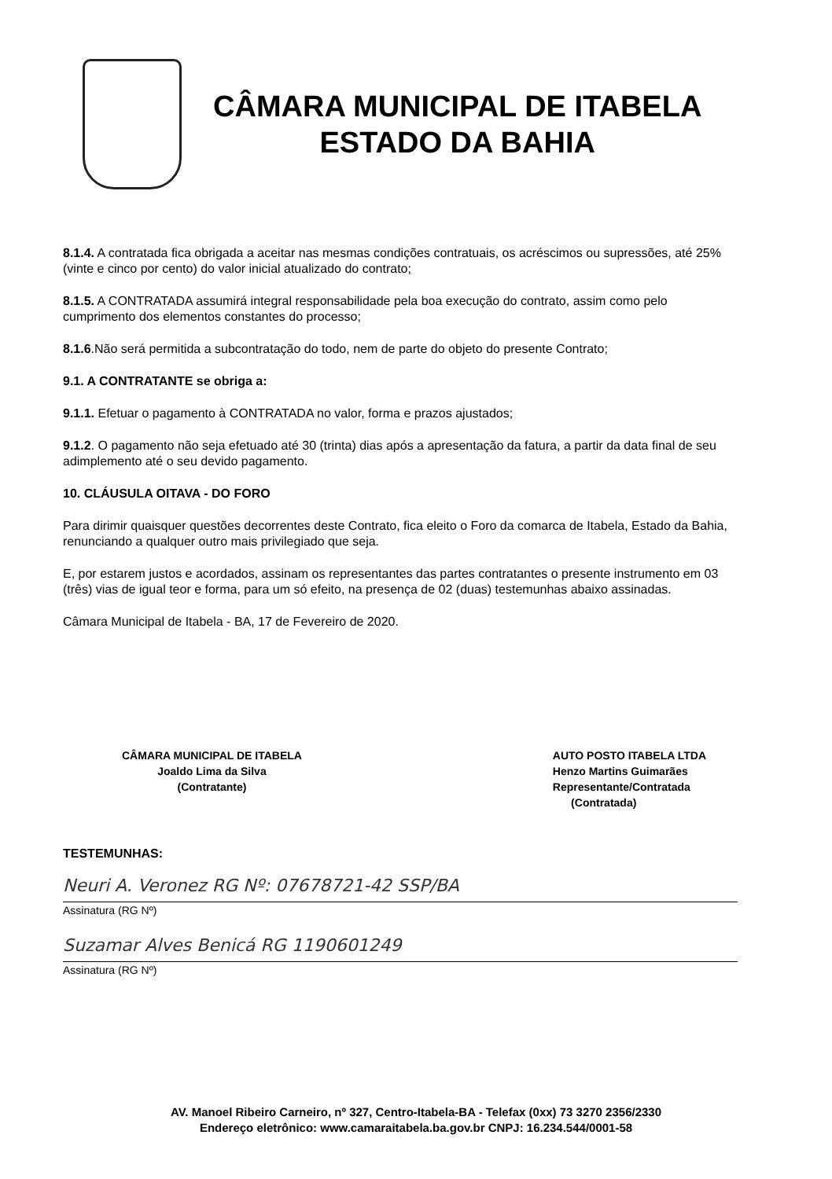CÂMARA MUNICIPAL DE ITABELA
ESTADO DA BAHIA
8.1.4. A contratada fica obrigada a aceitar nas mesmas condições contratuais, os acréscimos ou supressões, até 25% (vinte e cinco por cento) do valor inicial atualizado do contrato;
8.1.5. A CONTRATADA assumirá integral responsabilidade pela boa execução do contrato, assim como pelo cumprimento dos elementos constantes do processo;
8.1.6.Não será permitida a subcontratação do todo, nem de parte do objeto do presente Contrato;
9.1. A CONTRATANTE se obriga a:
9.1.1. Efetuar o pagamento à CONTRATADA no valor, forma e prazos ajustados;
9.1.2. O pagamento não seja efetuado até 30 (trinta) dias após a apresentação da fatura, a partir da data final de seu adimplemento até o seu devido pagamento.
10. CLÁUSULA OITAVA - DO FORO
Para dirimir quaisquer questões decorrentes deste Contrato, fica eleito o Foro da comarca de Itabela, Estado da Bahia, renunciando a qualquer outro mais privilegiado que seja.
E, por estarem justos e acordados, assinam os representantes das partes contratantes o presente instrumento em 03 (três) vias de igual teor e forma, para um só efeito, na presença de 02 (duas) testemunhas abaixo assinadas.
Câmara Municipal de Itabela - BA, 17 de Fevereiro de 2020.
CÂMARA MUNICIPAL DE ITABELA
Joaldo Lima da Silva
(Contratante)
AUTO POSTO ITABELA LTDA
Henzo Martins Guimarães
Representante/Contratada
(Contratada)
TESTEMUNHAS:
Neuri A. Veronez RG Nº: 07678721-42 SSP/BA
Assinatura (RG Nº)
Suzamar Alves Benicá RG 1190601249
Assinatura (RG Nº)
AV. Manoel Ribeiro Carneiro, nº 327, Centro-Itabela-BA - Telefax (0xx) 73 3270 2356/2330
Endereço eletrônico: www.camaraitabela.ba.gov.br CNPJ: 16.234.544/0001-58